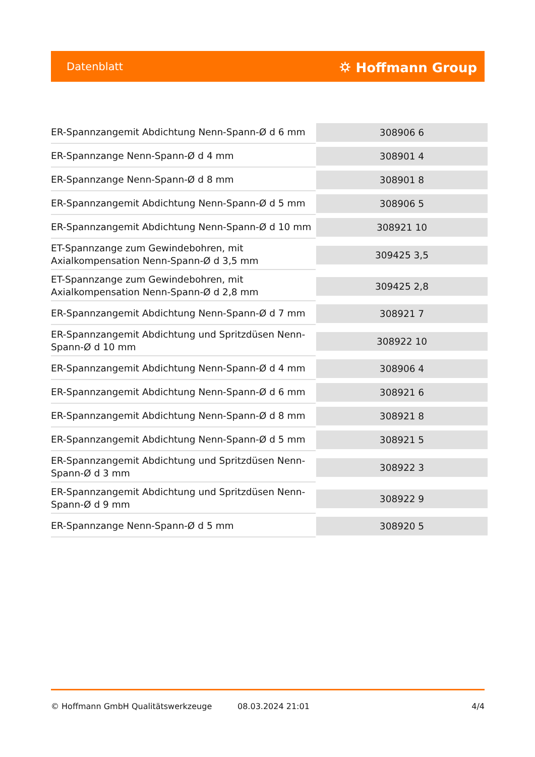Datenblatt ⛭ Hoffmann Group
| ER-Spannzangemit Abdichtung Nenn-Spann-Ø d 6 mm | 308906 6 |
| ER-Spannzange Nenn-Spann-Ø d 4 mm | 308901 4 |
| ER-Spannzange Nenn-Spann-Ø d 8 mm | 308901 8 |
| ER-Spannzangemit Abdichtung Nenn-Spann-Ø d 5 mm | 308906 5 |
| ER-Spannzangemit Abdichtung Nenn-Spann-Ø d 10 mm | 308921 10 |
| ET-Spannzange zum Gewindebohren, mit Axialkompensation Nenn-Spann-Ø d 3,5 mm | 309425 3,5 |
| ET-Spannzange zum Gewindebohren, mit Axialkompensation Nenn-Spann-Ø d 2,8 mm | 309425 2,8 |
| ER-Spannzangemit Abdichtung Nenn-Spann-Ø d 7 mm | 308921 7 |
| ER-Spannzangemit Abdichtung und Spritzdüsen Nenn-Spann-Ø d 10 mm | 308922 10 |
| ER-Spannzangemit Abdichtung Nenn-Spann-Ø d 4 mm | 308906 4 |
| ER-Spannzangemit Abdichtung Nenn-Spann-Ø d 6 mm | 308921 6 |
| ER-Spannzangemit Abdichtung Nenn-Spann-Ø d 8 mm | 308921 8 |
| ER-Spannzangemit Abdichtung Nenn-Spann-Ø d 5 mm | 308921 5 |
| ER-Spannzangemit Abdichtung und Spritzdüsen Nenn-Spann-Ø d 3 mm | 308922 3 |
| ER-Spannzangemit Abdichtung und Spritzdüsen Nenn-Spann-Ø d 9 mm | 308922 9 |
| ER-Spannzange Nenn-Spann-Ø d 5 mm | 308920 5 |
© Hoffmann GmbH Qualitätswerkzeuge 08.03.2024 21:01 4/4